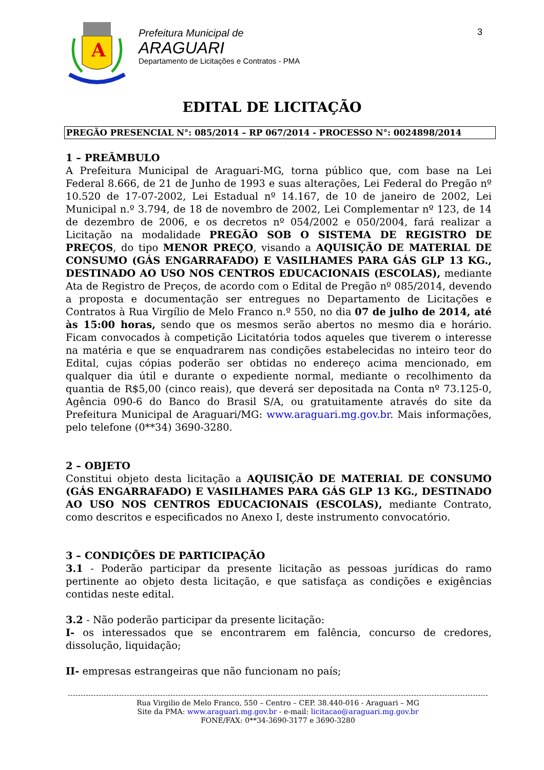A
Prefeitura Municipal de
ARAGUARI
Departamento de Licitações e Contratos - PMA
3
EDITAL DE LICITAÇÃO
PREGÃO PRESENCIAL N°: 085/2014 – RP 067/2014 - PROCESSO N°: 0024898/2014
1 – PREÂMBULO
A Prefeitura Municipal de Araguari-MG, torna público que, com base na Lei Federal 8.666, de 21 de Junho de 1993 e suas alterações, Lei Federal do Pregão nº 10.520 de 17-07-2002, Lei Estadual nº 14.167, de 10 de janeiro de 2002, Lei Municipal n.º 3.794, de 18 de novembro de 2002, Lei Complementar nº 123, de 14 de dezembro de 2006, e os decretos nº 054/2002 e 050/2004, fará realizar a Licitação na modalidade PREGÃO SOB O SISTEMA DE REGISTRO DE PREÇOS, do tipo MENOR PREÇO, visando a AQUISIÇÃO DE MATERIAL DE CONSUMO (GÁS ENGARRAFADO) E VASILHAMES PARA GÁS GLP 13 KG., DESTINADO AO USO NOS CENTROS EDUCACIONAIS (ESCOLAS), mediante Ata de Registro de Preços, de acordo com o Edital de Pregão nº 085/2014, devendo a proposta e documentação ser entregues no Departamento de Licitações e Contratos à Rua Virgílio de Melo Franco n.º 550, no dia 07 de julho de 2014, até às 15:00 horas, sendo que os mesmos serão abertos no mesmo dia e horário. Ficam convocados à competição Licitatória todos aqueles que tiverem o interesse na matéria e que se enquadrarem nas condições estabelecidas no inteiro teor do Edital, cujas cópias poderão ser obtidas no endereço acima mencionado, em qualquer dia útil e durante o expediente normal, mediante o recolhimento da quantia de R$5,00 (cinco reais), que deverá ser depositada na Conta nº 73.125-0, Agência 090-6 do Banco do Brasil S/A, ou gratuitamente através do site da Prefeitura Municipal de Araguari/MG: www.araguari.mg.gov.br. Mais informações, pelo telefone (0**34) 3690-3280.
2 – OBJETO
Constitui objeto desta licitação a AQUISIÇÃO DE MATERIAL DE CONSUMO (GÁS ENGARRAFADO) E VASILHAMES PARA GÁS GLP 13 KG., DESTINADO AO USO NOS CENTROS EDUCACIONAIS (ESCOLAS), mediante Contrato, como descritos e especificados no Anexo I, deste instrumento convocatório.
3 – CONDIÇÕES DE PARTICIPAÇÃO
3.1 - Poderão participar da presente licitação as pessoas jurídicas do ramo pertinente ao objeto desta licitação, e que satisfaça as condições e exigências contidas neste edital.
3.2 - Não poderão participar da presente licitação:
I- os interessados que se encontrarem em falência, concurso de credores, dissolução, liquidação;
II- empresas estrangeiras que não funcionam no país;
Rua Virgilio de Melo Franco, 550 – Centro – CEP. 38.440-016 - Araguari – MG
Site da PMA: www.araguari.mg.gov.br - e-mail: licitacao@araguari.mg.gov.br
FONE/FAX: 0**34-3690-3177 e 3690-3280